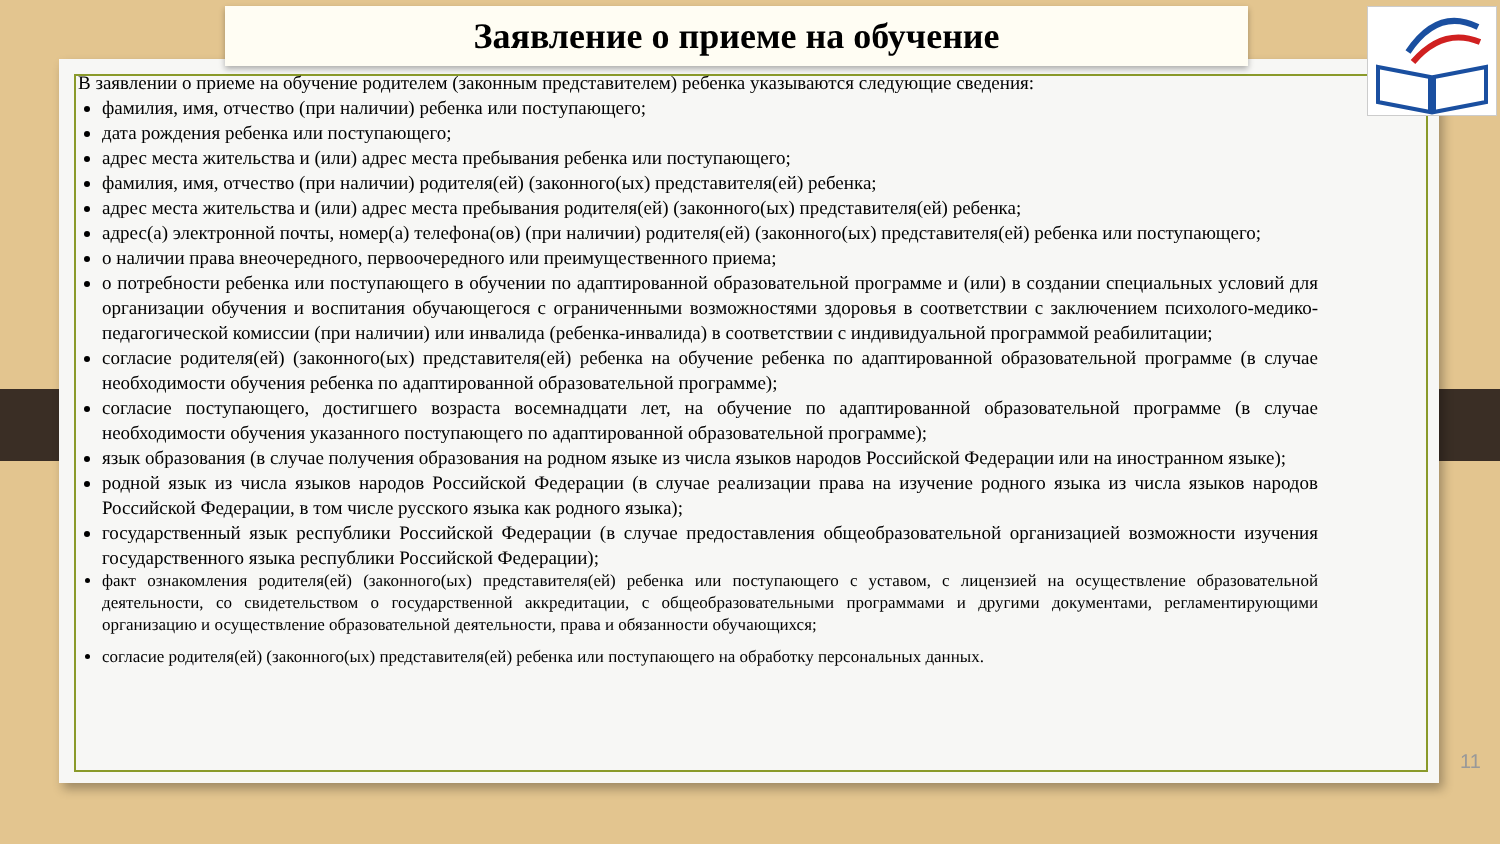Заявление о приеме на обучение
В заявлении о приеме на обучение родителем (законным представителем) ребенка указываются следующие сведения:
фамилия, имя, отчество (при наличии) ребенка или поступающего;
дата рождения ребенка или поступающего;
адрес места жительства и (или) адрес места пребывания ребенка или поступающего;
фамилия, имя, отчество (при наличии) родителя(ей) (законного(ых) представителя(ей) ребенка;
адрес места жительства и (или) адрес места пребывания родителя(ей) (законного(ых) представителя(ей) ребенка;
адрес(а) электронной почты, номер(а) телефона(ов) (при наличии) родителя(ей) (законного(ых) представителя(ей) ребенка или поступающего;
о наличии права внеочередного, первоочередного или преимущественного приема;
о потребности ребенка или поступающего в обучении по адаптированной образовательной программе и (или) в создании специальных условий для организации обучения и воспитания обучающегося с ограниченными возможностями здоровья в соответствии с заключением психолого-медико-педагогической комиссии (при наличии) или инвалида (ребенка-инвалида) в соответствии с индивидуальной программой реабилитации;
согласие родителя(ей) (законного(ых) представителя(ей) ребенка на обучение ребенка по адаптированной образовательной программе (в случае необходимости обучения ребенка по адаптированной образовательной программе);
согласие поступающего, достигшего возраста восемнадцати лет, на обучение по адаптированной образовательной программе (в случае необходимости обучения указанного поступающего по адаптированной образовательной программе);
язык образования (в случае получения образования на родном языке из числа языков народов Российской Федерации или на иностранном языке);
родной язык из числа языков народов Российской Федерации (в случае реализации права на изучение родного языка из числа языков народов Российской Федерации, в том числе русского языка как родного языка);
государственный язык республики Российской Федерации (в случае предоставления общеобразовательной организацией возможности изучения государственного языка республики Российской Федерации);
факт ознакомления родителя(ей) (законного(ых) представителя(ей) ребенка или поступающего с уставом, с лицензией на осуществление образовательной деятельности, со свидетельством о государственной аккредитации, с общеобразовательными программами и другими документами, регламентирующими организацию и осуществление образовательной деятельности, права и обязанности обучающихся;
согласие родителя(ей) (законного(ых) представителя(ей) ребенка или поступающего на обработку персональных данных.
11